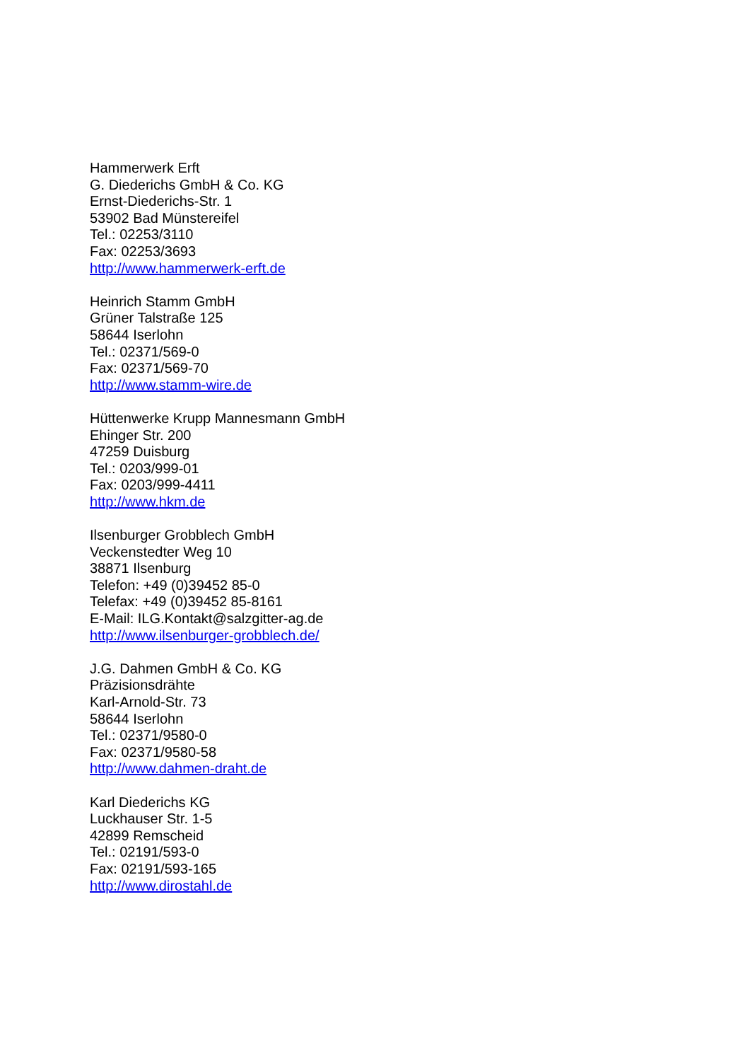Hammerwerk Erft
G. Diederichs GmbH & Co. KG
Ernst-Diederichs-Str. 1
53902 Bad Münstereifel
Tel.: 02253/3110
Fax: 02253/3693
http://www.hammerwerk-erft.de
Heinrich Stamm GmbH
Grüner Talstraße 125
58644 Iserlohn
Tel.: 02371/569-0
Fax: 02371/569-70
http://www.stamm-wire.de
Hüttenwerke Krupp Mannesmann GmbH
Ehinger Str. 200
47259 Duisburg
Tel.: 0203/999-01
Fax: 0203/999-4411
http://www.hkm.de
Ilsenburger Grobblech GmbH
Veckenstedter Weg 10
38871 Ilsenburg
Telefon: +49 (0)39452 85-0
Telefax: +49 (0)39452 85-8161
E-Mail: ILG.Kontakt@salzgitter-ag.de
http://www.ilsenburger-grobblech.de/
J.G. Dahmen GmbH & Co. KG
Präzisionsdrähte
Karl-Arnold-Str. 73
58644 Iserlohn
Tel.: 02371/9580-0
Fax: 02371/9580-58
http://www.dahmen-draht.de
Karl Diederichs KG
Luckhauser Str. 1-5
42899 Remscheid
Tel.: 02191/593-0
Fax: 02191/593-165
http://www.dirostahl.de